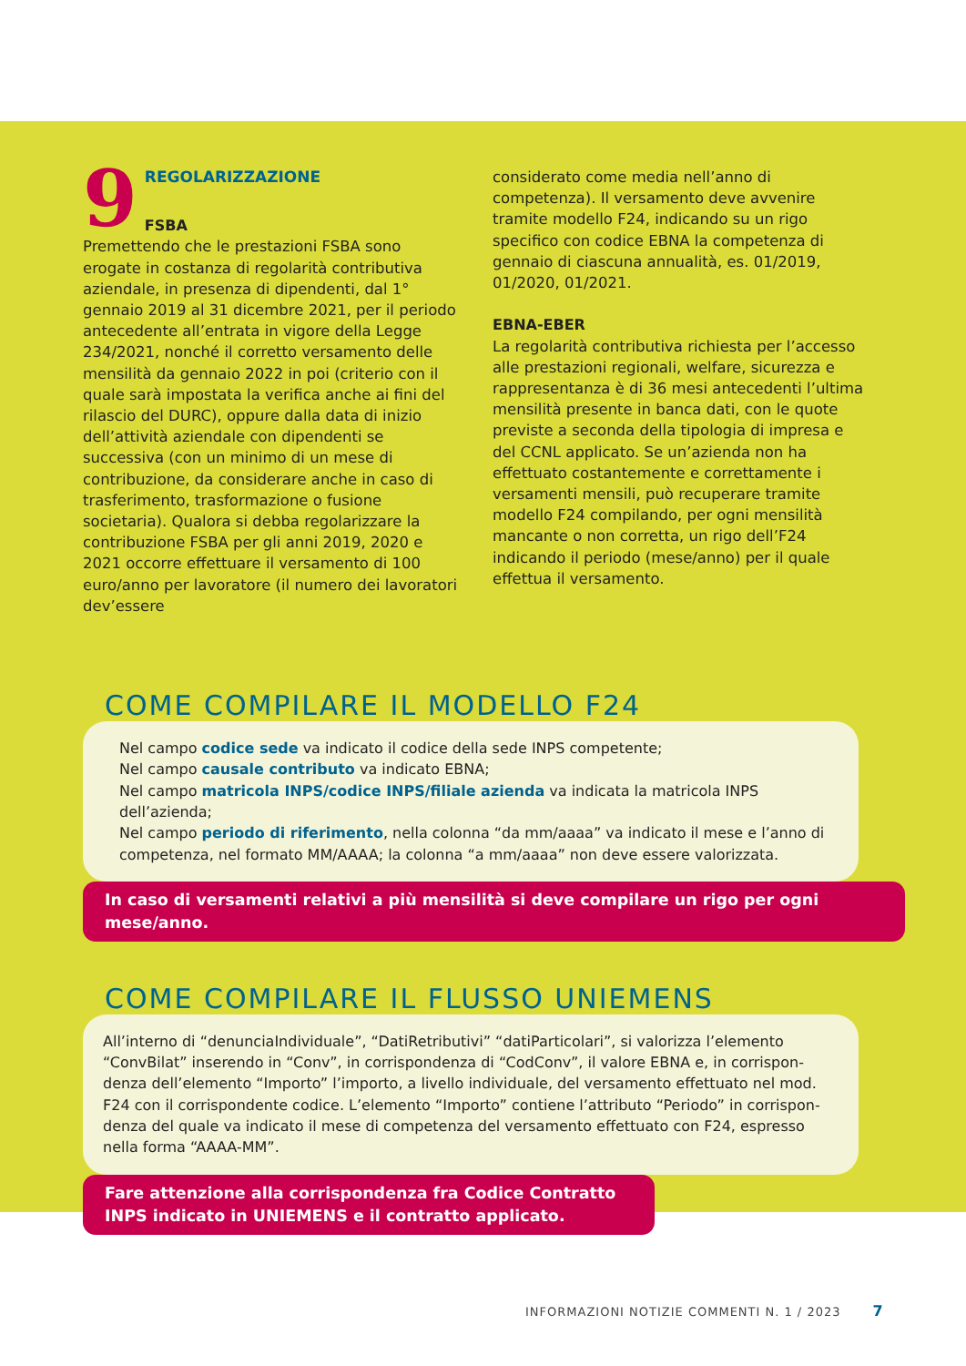9
REGOLARIZZAZIONE
FSBA
Premettendo che le prestazioni FSBA sono erogate in costanza di regolarità contributiva aziendale, in presenza di dipendenti, dal 1° gennaio 2019 al 31 dicembre 2021, per il periodo antecedente all’entrata in vigore della Legge 234/2021, nonché il corretto versamento delle mensilità da gennaio 2022 in poi (criterio con il quale sarà imposta­ta la verifica anche ai fini del rilascio del DURC), oppure dalla data di inizio dell’attività aziendale con dipendenti se successiva (con un minimo di un mese di contribuzione, da considerare anche in caso di trasferimento, trasformazione o fusio­ne societaria). Qualora si debba regolarizzare la contribuzione FSBA per gli anni 2019, 2020 e 2021 occorre effettuare il versamento di 100 euro/anno per lavoratore (il numero dei lavoratori dev’essere
considerato come media nell’anno di competenza). Il versamento deve avvenire tramite modello F24, indicando su un rigo specifico con codice EBNA la competenza di gennaio di ciascuna annualità, es. 01/2019, 01/2020, 01/2021.
EBNA-EBER
La regolarità contributiva richiesta per l’accesso alle prestazioni regionali, welfare, sicurezza e rappre­sentanza è di 36 mesi antecedenti l’ultima men­silità presente in banca dati, con le quote previste a seconda della tipologia di impresa e del CCNL applicato. Se un’azienda non ha effettuato costan­temente e correttamente i versamenti mensili, può recuperare tramite modello F24 compilando, per ogni mensilità mancante o non corretta, un rigo dell’F24 indicando il periodo (mese/anno) per il quale effettua il versamento.
COME COMPILARE IL MODELLO F24
Nel campo codice sede va indicato il codice della sede INPS competente;
Nel campo causale contributo va indicato EBNA;
Nel campo matricola INPS/codice INPS/filiale azienda va indicata la matricola INPS dell’azienda;
Nel campo periodo di riferimento, nella colonna “da mm/aaaa” va indicato il mese e l’anno di competenza, nel formato MM/AAAA; la colonna “a mm/aaaa” non deve essere valorizzata.
In caso di versamenti relativi a più mensilità si deve compilare un rigo per ogni mese/anno.
COME COMPILARE IL FLUSSO UNIEMENS
All’interno di “denunciaIndividuale”, “DatiRetributivi” “datiParticolari”, si valorizza l’elemento “ConvBilat” inserendo in “Conv”, in corrispondenza di “CodConv”, il valore EBNA e, in corrispon­denza dell’elemento “Importo” l’importo, a livello individuale, del versamento effettuato nel mod. F24 con il corrispondente codice. L’elemento “Importo” contiene l’attributo “Periodo” in corrispon­denza del quale va indicato il mese di competenza del versamento effettuato con F24, espresso nella forma “AAAA-MM”.
Fare attenzione alla corrispondenza fra Codice Contratto INPS indicato in UNIEMENS e il contratto applicato.
INFORMAZIONI NOTIZIE COMMENTI N. 1 / 2023 7